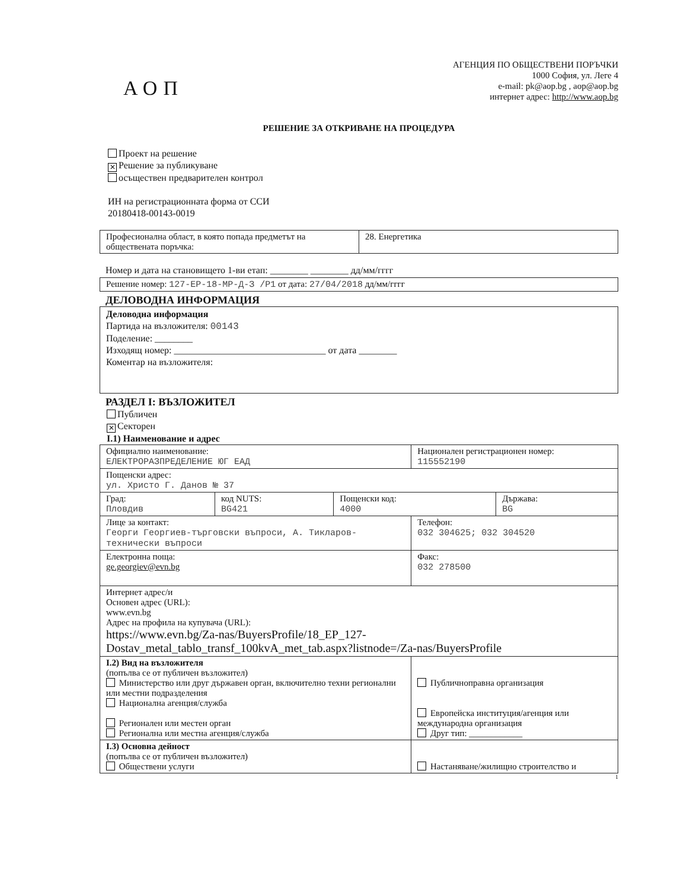АОП
АГЕНЦИЯ ПО ОБЩЕСТВЕНИ ПОРЪЧКИ
1000 София, ул. Леге 4
e-mail: pk@aop.bg , aop@aop.bg
интернет адрес: http://www.aop.bg
РЕШЕНИЕ ЗА ОТКРИВАНЕ НА ПРОЦЕДУРА
Проект на решение
✕ Решение за публикуване
осъществен предварителен контрол
ИН на регистрационната форма от ССИ
20180418-00143-0019
| Професионална област, в която попада предметът на обществената поръчка: | 28. Енергетика |
Номер и дата на становището 1-ви етап: ________ ________ дд/мм/гггг
| Решение номер: 127-ЕР-18-МР-Д-З /Р1 от дата: 27/04/2018 дд/мм/гггг |
ДЕЛОВОДНА ИНФОРМАЦИЯ
| Деловодна информация Партида на възложителя: 00143 Поделение: ________ Изходящ номер: ________________________________ от дата ________ Коментар на възложителя: |
РАЗДЕЛ I: ВЪЗЛОЖИТЕЛ
Публичен
✕ Секторен
I.1) Наименование и адрес
| Официално наименование: ЕЛЕКТРОРАЗПРЕДЕЛЕНИЕ ЮГ ЕАД | | | Национален регистрационен номер: 115552190 | |
| Пощенски адрес: ул. Христо Г. Данов № 37 | | | | |
| Град: Пловдив | код NUTS: BG421 | Пощенски код: 4000 | | Държава: BG |
| Лице за контакт: Георги Георгиев-търговски въпроси, А. Тикларов-технически въпроси | | | Телефон: 032 304625; 032 304520 | |
| Електронна поща: ge.georgiev@evn.bg | | | Факс: 032 278500 | |
| Интернет адрес/и Основен адрес (URL): www.evn.bg Адрес на профила на купувача (URL): https://www.evn.bg/Za-nas/BuyersProfile/18_EP_127-Dostav_metal_tablo_transf_100kvA_met_tab.aspx?listnode=/Za-nas/BuyersProfile | | | | |
| I.2) Вид на възложителя (попълва се от публичен възложител) Министерство или друг държавен орган, включително техни регионални или местни подразделения Национална агенция/служба Регионален или местен орган Регионална или местна агенция/служба | | | Публичноправна организация Европейска институция/агенция или международна организация Друг тип: ____________ | |
| I.3) Основна дейност (попълва се от публичен възложител) Обществени услуги | | | Настаняване/жилищно строителство и | |
1